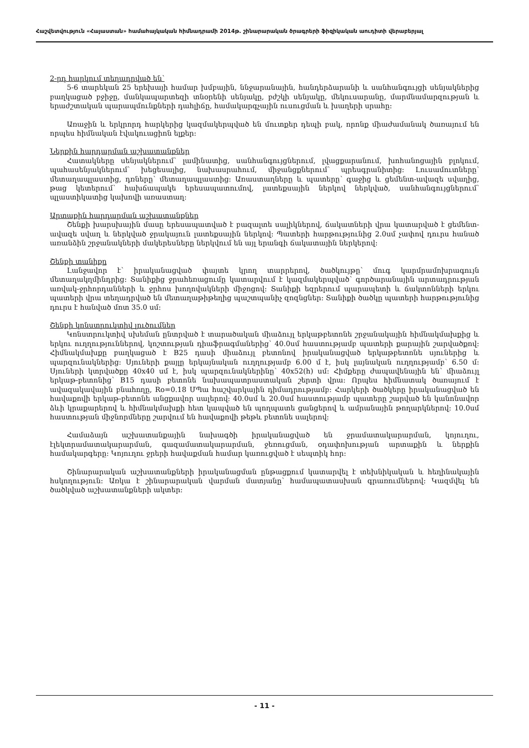Հաշվետվություն «Հայաստան» համահայկական հիմնադրամի 2014թ. շինարարական ծրագրերի ֆիզիկական աուդիտի վերաբերյալ
2-րդ հարկում տեղադրված են՝
5-6 տարեկան 25 երեխայի համար խմբային, ննջարանային, հանդերձարանի և սանհանգույցի սենյակներից բաղկացած բջիջը, մանկապարտեզի տնօրենի սենյակը, բժշկի սենյակը, մեկուսարանը, մարմնամարզության և երաժշտական պարապմունքների դահլիճը, համակարգչային ուսուցման և խաղերի սրահը:
Առաջին և երկրորդ հարկերից կազմակերպված են մուտքեր դեպի բակ, որոնք միաժամանակ ծառայում են որպես հիմնական էվակուացիոն ելքեր:
Ներքին հարդարման աշխատանքներ
Հատակները սենյակներում՝ լամինատից, սանհանգույցներում, լվացքարանում, խոհանոցային բլոկում, պահասենյակներում՝ խեցեսալից, նախասրահում, միջանցքներում՝ պրեսգրանիտից: Լուսամուտները՝ մետաղապլաստից, դռները՝ մետաղապլաստից: Առաստաղները և պատերը՝ գաջից և ցեմենտ-ավազե սվաղից, թաց կետերում՝ հախճապակե երեսապատումով, լատեքսային ներկով ներկված, սանհանգույցներում՝ պլաստիկատից կախովի առաստաղ:
Արտաքին հարդարման աշխատանքներ
Շենքի խարսխային մասը երեսապատված է բազալտե սալիկներով, ճակատների վրա կատարված է ցեմենտ-ավազե սվաղ և ներկված ջրակայուն լատեքսային ներկով: Պատերի հարթությունից 2.0սմ չափով դուրս հանած առանձին շրջանակների մակերեսները ներկվում են այլ երանգի ճակատային ներկերով:
Շենքի տանիքը
Լանջավոր է՝ իրականացված փայտե կրող տարրերով, ծածկույթը՝ մուգ կարմրամոխրագույն մետաղակղմինդրից: Տանիքից ջրահեռացումը կատարվում է կազմակերպված՝ գործարանային արտադրության առվակ-ջրհորդանների և ջրհոս խողովակների միջոցով: Տանիքի եզրերում պարապետի և ճակտոնների երկու պատերի վրա տեղադրված են մետաղաթիթեղից պաշտպանիչ զոզնցներ: Տանիքի ծածկը պատերի հարթությունից դուրս է հանված մոտ 35.0 սմ:
Շենքի կոնստրուկտիվ լուծումներ
Կոնստրուկտիվ սխեման ընտրված է տարածական միաձույլ երկաթբետոնե շրջանակային հիմնակմախքից և երկու ուղղություններով, կոշտության դիաֆրագմաներից՝ 40.0սմ հաստությամբ պատերի քարային շարվածքով: Հիմնակմախքը բաղկացած է B25 դասի միաձույլ բետոնով իրականացված երկաթբետոնե սյուներից և պարզունակներից: Սյուների քայլը երկայնական ուղղությամբ 6.00 մ է, իսկ լայնական ուղղությամբ՝ 6.50 մ: Սյուների կտրվածքը 40x40 սմ է, իսկ պարզունակներինը՝ 40x52(h) սմ: Հիմքերը ժապավենային են՝ միաձույլ երկաթ-բետոնից՝ B15 դասի բետոնե նախապատրաստական շերտի վրա: Որպես հիմնատակ ծառայում է ավազակավային բնահողը, Ro=0.18 ՄՊա հաշվարկային դիմադրությամբ: Հարկերի ծածկերը իրականացված են հավաքովի երկաթ-բետոնե անցքավոր սալերով: 40.0սմ և 20.0սմ հաստությամբ պատերը շարված են կանոնավոր ձևի կրաքարերով և հիմնակմախքի հետ կապված են պողպատե ցանցերով և ամրանային թողարկներով: 10.0սմ հաստության միջնորմները շարվում են հավաքովի թեթև բետոնե սալերով:
Համաձայն աշխատանքային նախագծի իրականացված են ջրամատակարարման, կոյուղու, էլեկտրամատակարարման, գազամատակարարման, ջեռուցման, օդափոխության արտաքին և ներքին համակարգերը: Կոյուղու ջրերի հավաքման համար կառուցված է սեպտիկ հոր:
Շինարարական աշխատանքների իրականացման ընթացքում կատարվել է տեխնիկական և հեղինակային հսկողություն: Առկա է շինարարական վարման մատյանը՝ համապատասխան գրառումներով: Կազմվել են ծածկված աշխատանքների ակտեր:
- 11 -